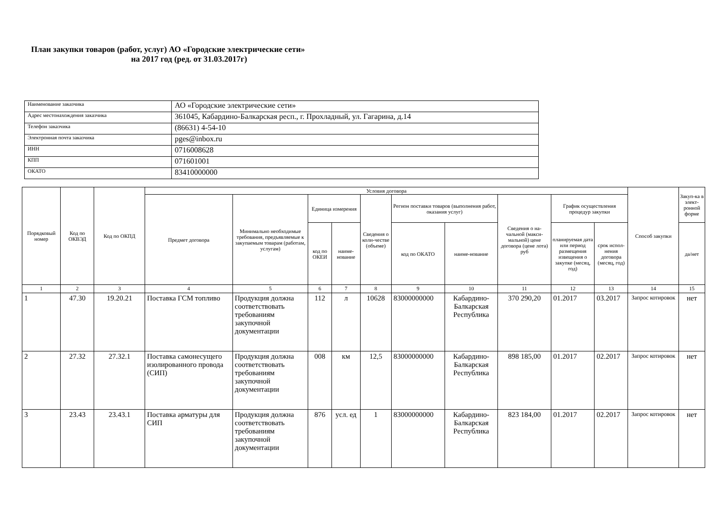План закупки товаров (работ, услуг) АО «Городские электрические сети»
на 2017 год (ред. от 31.03.2017г)
| Наименование заказчика | АО «Городские электрические сети» |
| Адрес местонахождения заказчика | 361045, Кабардино-Балкарская респ., г. Прохладный, ул. Гагарина, д.14 |
| Телефон заказчика | (86631) 4-54-10 |
| Электронная почта заказчика | pges@inbox.ru |
| ИНН | 0716008628 |
| КПП | 071601001 |
| ОКАТО | 83410000000 |
| Порядковый номер | Код по ОКВЭД | Код по ОКПД | Условия договора | | | | | | | | | | Способ закупки | Закуп-ка в элект-ронной форме |
| --- | --- | --- | --- | --- | --- | --- | --- | --- | --- | --- | --- | --- | --- | --- |
| | | | Предмет договора | Минимально необходимые требования, предъявляемые к закупаемым товарам (работам, услугам) | Единица измерения | | Сведения о коли-честве (объеме) | Регион поставки товаров (выполнения работ, оказания услуг) | | Сведения о на-чальной (макси-мальной) цене договора (цене лота) руб | График осуществления процедур закупки | | | |
| | | | | | код по ОКЕИ | наиме-нование | | код по ОКАТО | наиме-нование | | планируемая дата или период размещения извещения о закупке (месяц, год) | срок испол-нения договора (месяц, год) | | да/нет |
| 1 | 2 | 3 | 4 | 5 | 6 | 7 | 8 | 9 | 10 | 11 | 12 | 13 | 14 | 15 |
| 1 | 47.30 | 19.20.21 | Поставка ГСМ топливо | Продукция должна соответствовать требованиям закупочной документации | 112 | л | 10628 | 83000000000 | Кабардино-Балкарская Республика | 370 290,20 | 01.2017 | 03.2017 | Запрос котировок | нет |
| 2 | 27.32 | 27.32.1 | Поставка самонесущего изолированного провода (СИП) | Продукция должна соответствовать требованиям закупочной документации | 008 | км | 12,5 | 83000000000 | Кабардино-Балкарская Республика | 898 185,00 | 01.2017 | 02.2017 | Запрос котировок | нет |
| 3 | 23.43 | 23.43.1 | Поставка арматуры для СИП | Продукция должна соответствовать требованиям закупочной документации | 876 | усл. ед | 1 | 83000000000 | Кабардино-Балкарская Республика | 823 184,00 | 01.2017 | 02.2017 | Запрос котировок | нет |